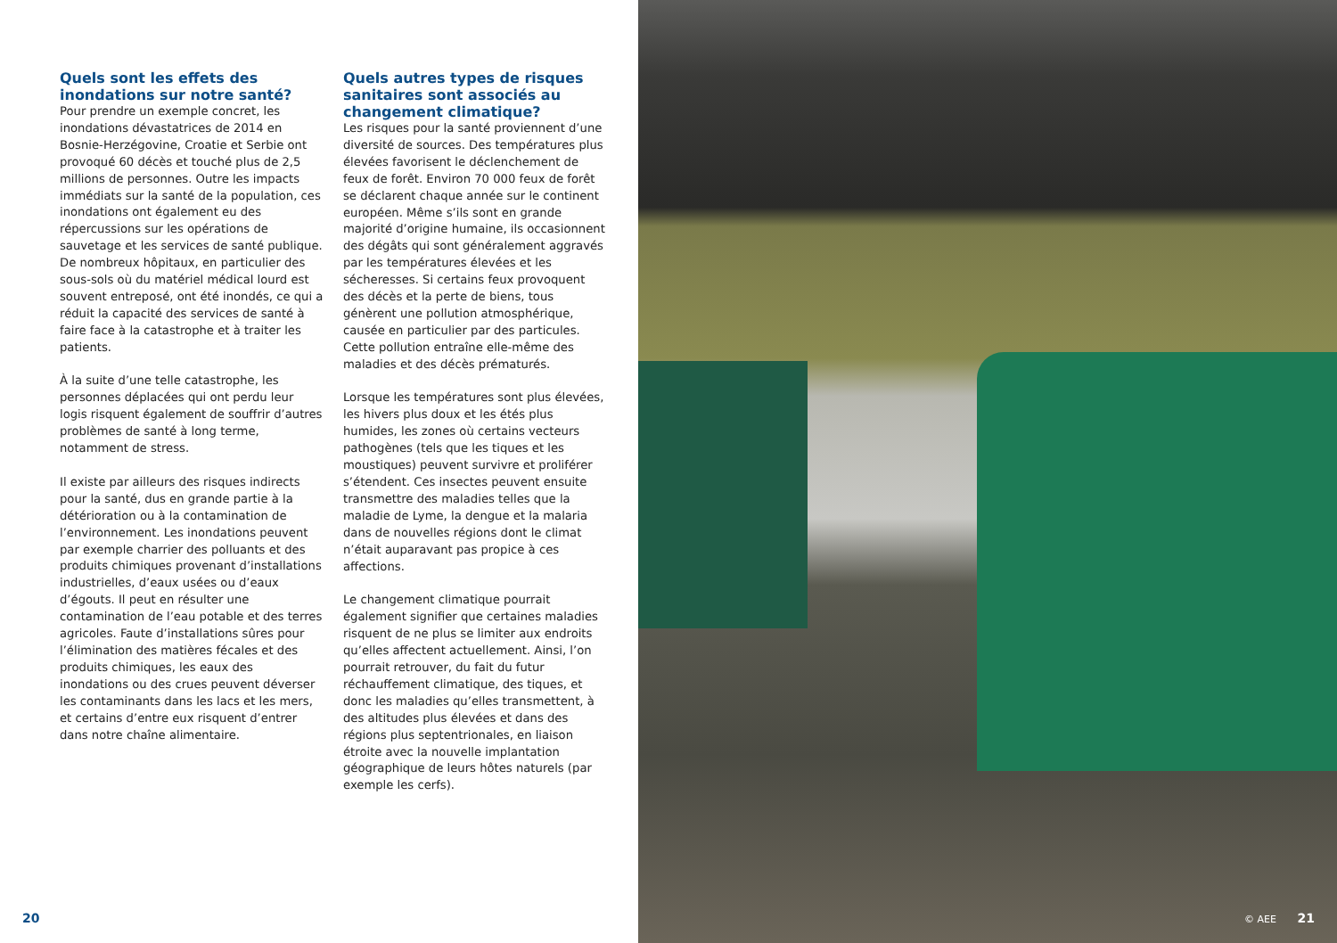Quels sont les effets des inondations sur notre santé?
Pour prendre un exemple concret, les inondations dévastatrices de 2014 en Bosnie-Herzégovine, Croatie et Serbie ont provoqué 60 décès et touché plus de 2,5 millions de personnes. Outre les impacts immédiats sur la santé de la population, ces inondations ont également eu des répercussions sur les opérations de sauvetage et les services de santé publique. De nombreux hôpitaux, en particulier des sous-sols où du matériel médical lourd est souvent entreposé, ont été inondés, ce qui a réduit la capacité des services de santé à faire face à la catastrophe et à traiter les patients.
À la suite d’une telle catastrophe, les personnes déplacées qui ont perdu leur logis risquent également de souffrir d’autres problèmes de santé à long terme, notamment de stress.
Il existe par ailleurs des risques indirects pour la santé, dus en grande partie à la détérioration ou à la contamination de l’environnement. Les inondations peuvent par exemple charrier des polluants et des produits chimiques provenant d’installations industrielles, d’eaux usées ou d’eaux d’égouts. Il peut en résulter une contamination de l’eau potable et des terres agricoles. Faute d’installations sûres pour l’élimination des matières fécales et des produits chimiques, les eaux des inondations ou des crues peuvent déverser les contaminants dans les lacs et les mers, et certains d’entre eux risquent d’entrer dans notre chaîne alimentaire.
Quels autres types de risques sanitaires sont associés au changement climatique?
Les risques pour la santé proviennent d’une diversité de sources. Des températures plus élevées favorisent le déclenchement de feux de forêt. Environ 70 000 feux de forêt se déclarent chaque année sur le continent européen. Même s’ils sont en grande majorité d’origine humaine, ils occasionnent des dégâts qui sont généralement aggravés par les températures élevées et les sécheresses. Si certains feux provoquent des décès et la perte de biens, tous génèrent une pollution atmosphérique, causée en particulier par des particules. Cette pollution entraîne elle-même des maladies et des décès prématurés.
Lorsque les températures sont plus élevées, les hivers plus doux et les étés plus humides, les zones où certains vecteurs pathogènes (tels que les tiques et les moustiques) peuvent survivre et proliférer s’étendent. Ces insectes peuvent ensuite transmettre des maladies telles que la maladie de Lyme, la dengue et la malaria dans de nouvelles régions dont le climat n’était auparavant pas propice à ces affections.
Le changement climatique pourrait également signifier que certaines maladies risquent de ne plus se limiter aux endroits qu’elles affectent actuellement. Ainsi, l’on pourrait retrouver, du fait du futur réchauffement climatique, des tiques, et donc les maladies qu’elles transmettent, à des altitudes plus élevées et dans des régions plus septentrionales, en liaison étroite avec la nouvelle implantation géographique de leurs hôtes naturels (par exemple les cerfs).
20
© AEE 21